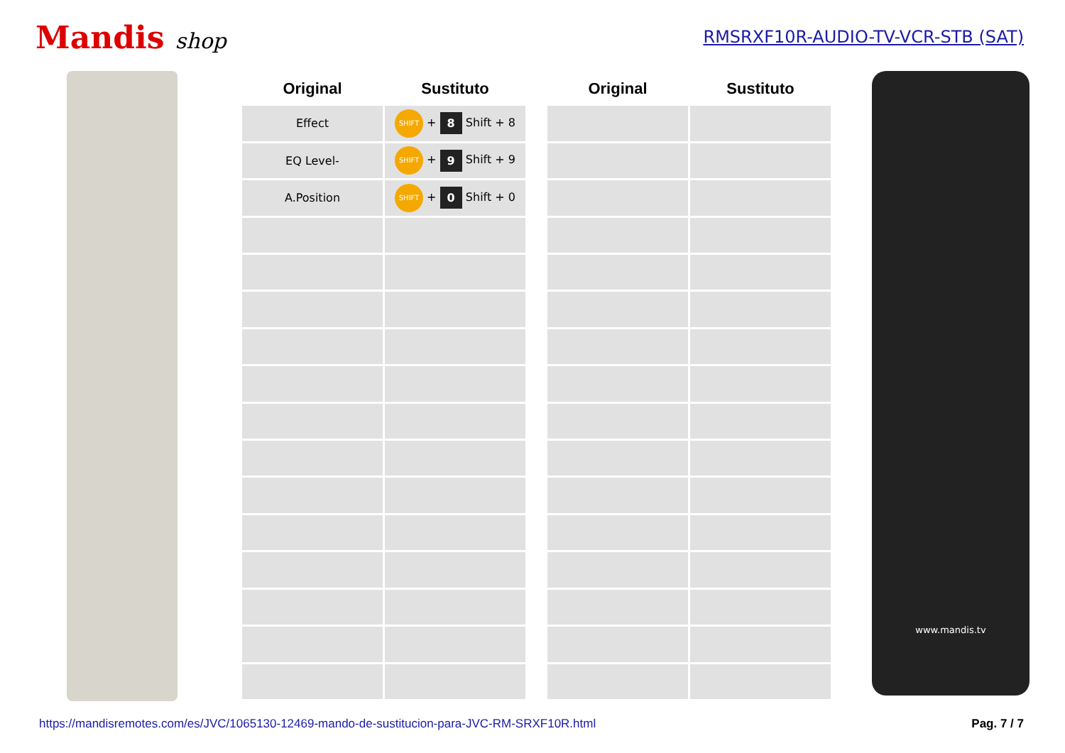Mandis shop
RMSRXF10R-AUDIO-TV-VCR-STB (SAT)
| Original | Sustituto |
| --- | --- |
| Effect | SHIFT + 8 Shift + 8 |
| EQ Level- | SHIFT + 9 Shift + 9 |
| A.Position | SHIFT + 0 Shift + 0 |
| Original | Sustituto |
| --- | --- |
www.mandis.tv
https://mandisremotes.com/es/JVC/1065130-12469-mando-de-sustitucion-para-JVC-RM-SRXF10R.html Pag. 7 / 7